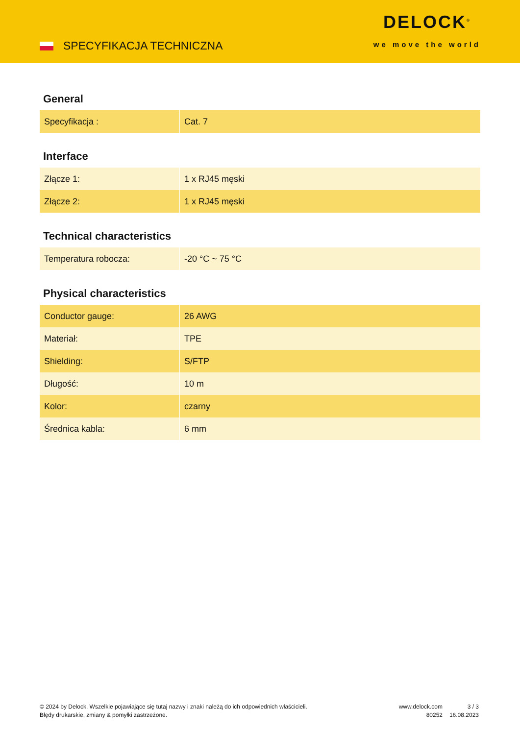SPECYFIKACJA TECHNICZNA
DELOCK<sup>®</sup>
we move the world
General
| Specyfikacja : | Cat. 7 |
Interface
| Złącze 1: | 1 x RJ45 męski |
| Złącze 2: | 1 x RJ45 męski |
Technical characteristics
| Temperatura robocza: | -20 °C ~ 75 °C |
Physical characteristics
| Conductor gauge: | 26 AWG |
| Materiał: | TPE |
| Shielding: | S/FTP |
| Długość: | 10 m |
| Kolor: | czarny |
| Średnica kabla: | 6 mm |
© 2024 by Delock. Wszelkie pojawiające się tutaj nazwy i znaki należą do ich odpowiednich właścicieli. Błędy drukarskie, zmiany & pomyłki zastrzeżone.
www.delock.com
80252
3 / 3
16.08.2023